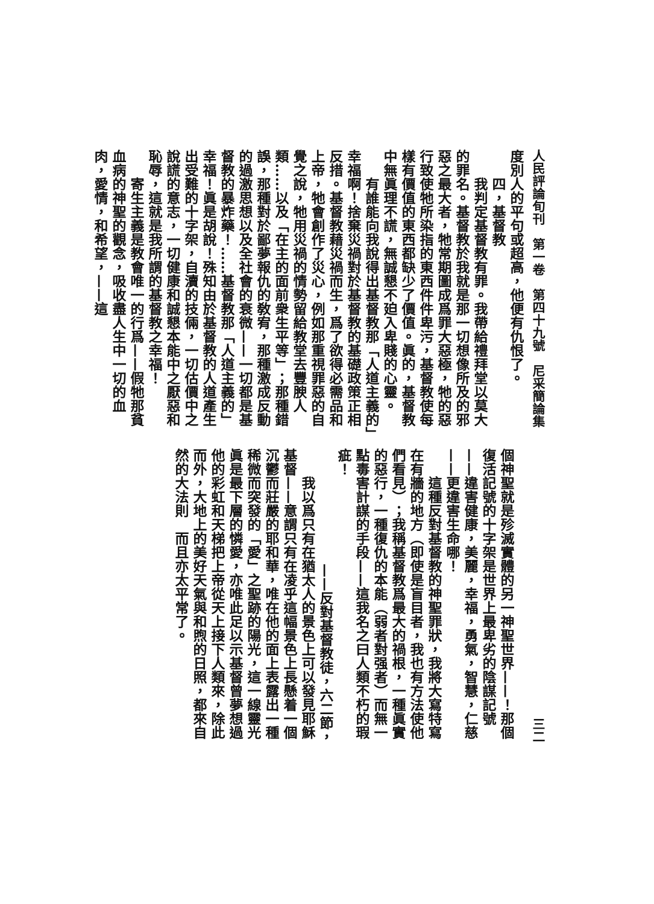人民評論旬刊　第一卷　第四十九號　尼采簡論集 三二
度別人的平句或超高，他便有仇恨了。
四，基督教
我判定基督教有罪。我帶給禮拜堂以莫大的罪名。基督教於我就是那一切想像所及的邪惡之最大者，牠常期圖成爲罪大惡極，牠的惡行致使牠所染指的東西件件卑污，基督教使每樣有價值的東西都缺少了價值。眞的，基督教中無眞理不謊，無誠懇不廹入卑賤的心靈。
有誰能向我說得出基督教那「人道主義的」幸福啊！捨棄災禍對於基督教的基礎政策正相反措。基督教藉災禍而生，爲了欲得必需品和上帝，牠會創作了災心，例如那重視罪惡的自覺之說，牠用災禍的情勢留給教堂去豐腴人類……以及「在主的面前衆生平等」；那種錯誤，那種對於鄙夢報仇的敎宥，那種激成反動的過激思想以及全社會的衰微——一切都是基督教的暴炸藥！……基督教那「人道主義的」幸福！眞是胡說！殊知由於基督教的人道產生出受難的十字架，自瀆的技倆，一切估價中之說謊的意志，一切健康和誠懇本能中之厭惡和恥辱，這就是我所謂的基督教之幸福！
寄生主義是教會唯一的行爲——假牠那貧血病的神聖的觀念，吸收盡人生中一切的血肉，愛情，和希望，——這
個神聖就是殄滅實體的另一神聖世界——！那個復活記號的十字架是世界上最卑劣的陰謀記號——違害健康，美麗，幸福，勇氣，智慧，仁慈——更違害生命哪！
這種反對基督教的神聖罪狀，我將大寫特寫在有牆的地方（即使是盲目者，我也有方法使他們看見）；我稱基督教爲最大的禍根，一種眞實的惡行，一種復仇的本能（弱者對强者）而無一點毒害計謀的手段——這我名之曰人類不朽的瑕疵！
——反對基督教徒，六二節，
我以爲只有在猶太人的景色上可以發見耶穌基督——意謂只有在凌乎這幅景色上長懸着一個沉鬱而莊嚴的耶和華，唯在他的面上表露出一種稀微而突發的「愛」之聖跡的陽光，這一線靈光眞是最下層的憐愛，亦唯此足以示基督曾夢想過他的彩虹和天梯把上帝從天上接下人類來，除此而外，大地上的美好天氣與和煦的日照，都來自然的大法則　而且亦太平常了。